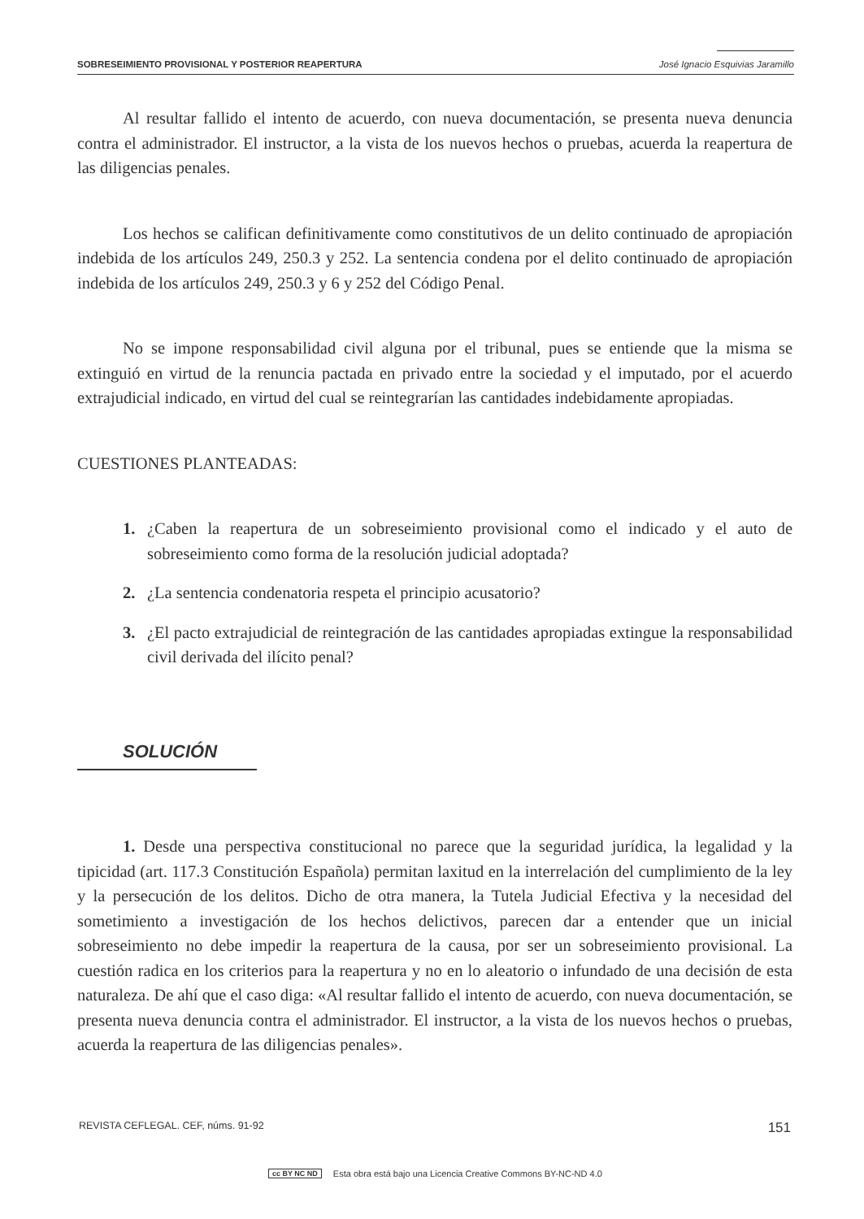SOBRESEIMIENTO PROVISIONAL Y POSTERIOR REAPERTURA José Ignacio Esquivias Jaramillo
Al resultar fallido el intento de acuerdo, con nueva documentación, se presenta nueva denuncia contra el administrador. El instructor, a la vista de los nuevos hechos o pruebas, acuerda la reapertura de las diligencias penales.
Los hechos se califican definitivamente como constitutivos de un delito continuado de apropiación indebida de los artículos 249, 250.3 y 252. La sentencia condena por el delito continuado de apropiación indebida de los artículos 249, 250.3 y 6 y 252 del Código Penal.
No se impone responsabilidad civil alguna por el tribunal, pues se entiende que la misma se extinguió en virtud de la renuncia pactada en privado entre la sociedad y el imputado, por el acuerdo extrajudicial indicado, en virtud del cual se reintegrarían las cantidades indebidamente apropiadas.
CUESTIONES PLANTEADAS:
1. ¿Caben la reapertura de un sobreseimiento provisional como el indicado y el auto de sobreseimiento como forma de la resolución judicial adoptada?
2. ¿La sentencia condenatoria respeta el principio acusatorio?
3. ¿El pacto extrajudicial de reintegración de las cantidades apropiadas extingue la responsabilidad civil derivada del ilícito penal?
SOLUCIÓN
1. Desde una perspectiva constitucional no parece que la seguridad jurídica, la legalidad y la tipicidad (art. 117.3 Constitución Española) permitan laxitud en la interrelación del cumplimiento de la ley y la persecución de los delitos. Dicho de otra manera, la Tutela Judicial Efectiva y la necesidad del sometimiento a investigación de los hechos delictivos, parecen dar a entender que un inicial sobreseimiento no debe impedir la reapertura de la causa, por ser un sobreseimiento provisional. La cuestión radica en los criterios para la reapertura y no en lo aleatorio o infundado de una decisión de esta naturaleza. De ahí que el caso diga: «Al resultar fallido el intento de acuerdo, con nueva documentación, se presenta nueva denuncia contra el administrador. El instructor, a la vista de los nuevos hechos o pruebas, acuerda la reapertura de las diligencias penales».
REVISTA CEFLEGAL. CEF, núms. 91-92 151
cc BY NC ND Esta obra está bajo una Licencia Creative Commons BY-NC-ND 4.0